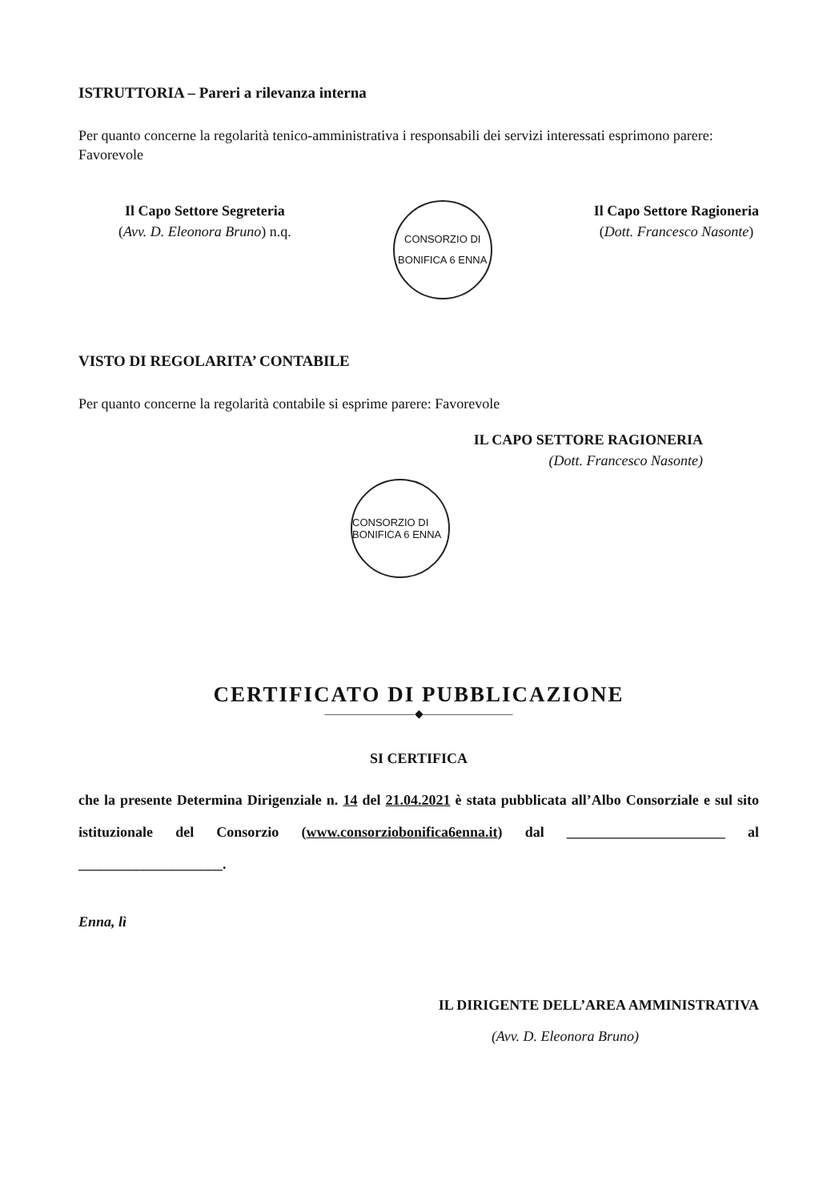ISTRUTTORIA – Pareri a rilevanza interna
Per quanto concerne la regolarità tenico-amministrativa i responsabili dei servizi interessati esprimono parere: Favorevole
Il Capo Settore Segreteria
(Avv. D. Eleonora Bruno) n.q.
CONSORZIO DI BONIFICA 6 ENNA
Il Capo Settore Ragioneria
(Dott. Francesco Nasonte)
VISTO DI REGOLARITA’ CONTABILE
Per quanto concerne la regolarità contabile si esprime parere: Favorevole
IL CAPO SETTORE RAGIONERIA
(Dott. Francesco Nasonte)
CONSORZIO DI BONIFICA 6 ENNA
CERTIFICATO DI PUBBLICAZIONE
————————◆————————
SI CERTIFICA
che la presente Determina Dirigenziale n. 14 del 21.04.2021 è stata pubblicata all’Albo Consorziale e sul sito istituzionale del Consorzio (www.consorziobonifica6enna.it) dal ______________________ al ____________________.
Enna, lì
IL DIRIGENTE DELL’AREA AMMINISTRATIVA
(Avv. D. Eleonora Bruno)